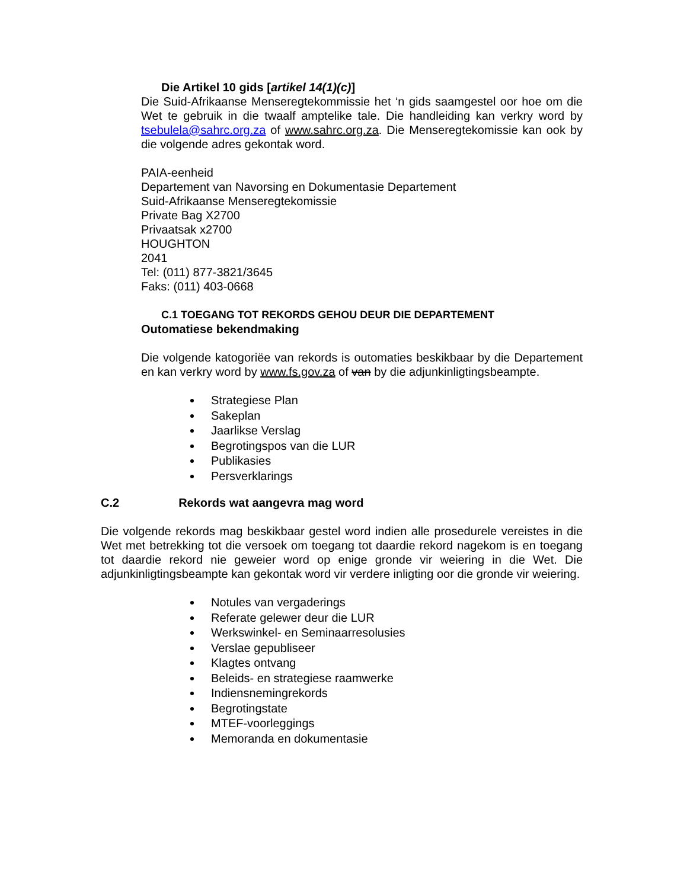Die Artikel 10 gids [artikel 14(1)(c)]
Die Suid-Afrikaanse Menseregtekommissie het ‘n gids saamgestel oor hoe om die Wet te gebruik in die twaalf amptelike tale. Die handleiding kan verkry word by tsebulela@sahrc.org.za of www.sahrc.org.za. Die Menseregtekomissie kan ook by die volgende adres gekontak word.
PAIA-eenheid
Departement van Navorsing en Dokumentasie Departement
Suid-Afrikaanse Menseregtekomissie
Private Bag X2700
Privaatsak x2700
HOUGHTON
2041
Tel: (011) 877-3821/3645
Faks: (011) 403-0668
C.1 TOEGANG TOT REKORDS GEHOU DEUR DIE DEPARTEMENT
Outomatiese bekendmaking
Die volgende katogoriëe van rekords is outomaties beskikbaar by die Departement en kan verkry word by www.fs.gov.za of van by die adjunkinligtingsbeampte.
Strategiese Plan
Sakeplan
Jaarlikse Verslag
Begrotingspos van die LUR
Publikasies
Persverklarings
C.2 Rekords wat aangevra mag word
Die volgende rekords mag beskikbaar gestel word indien alle prosedurele vereistes in die Wet met betrekking tot die versoek om toegang tot daardie rekord nagekom is en toegang tot daardie rekord nie geweier word op enige gronde vir weiering in die Wet. Die adjunkinligtingsbeampte kan gekontak word vir verdere inligting oor die gronde vir weiering.
Notules van vergaderings
Referate gelewer deur die LUR
Werkswinkel- en Seminaarresolusies
Verslae gepubliseer
Klagtes ontvang
Beleids- en strategiese raamwerke
Indiensnemingrekords
Begrotingstate
MTEF-voorleggings
Memoranda en dokumentasie